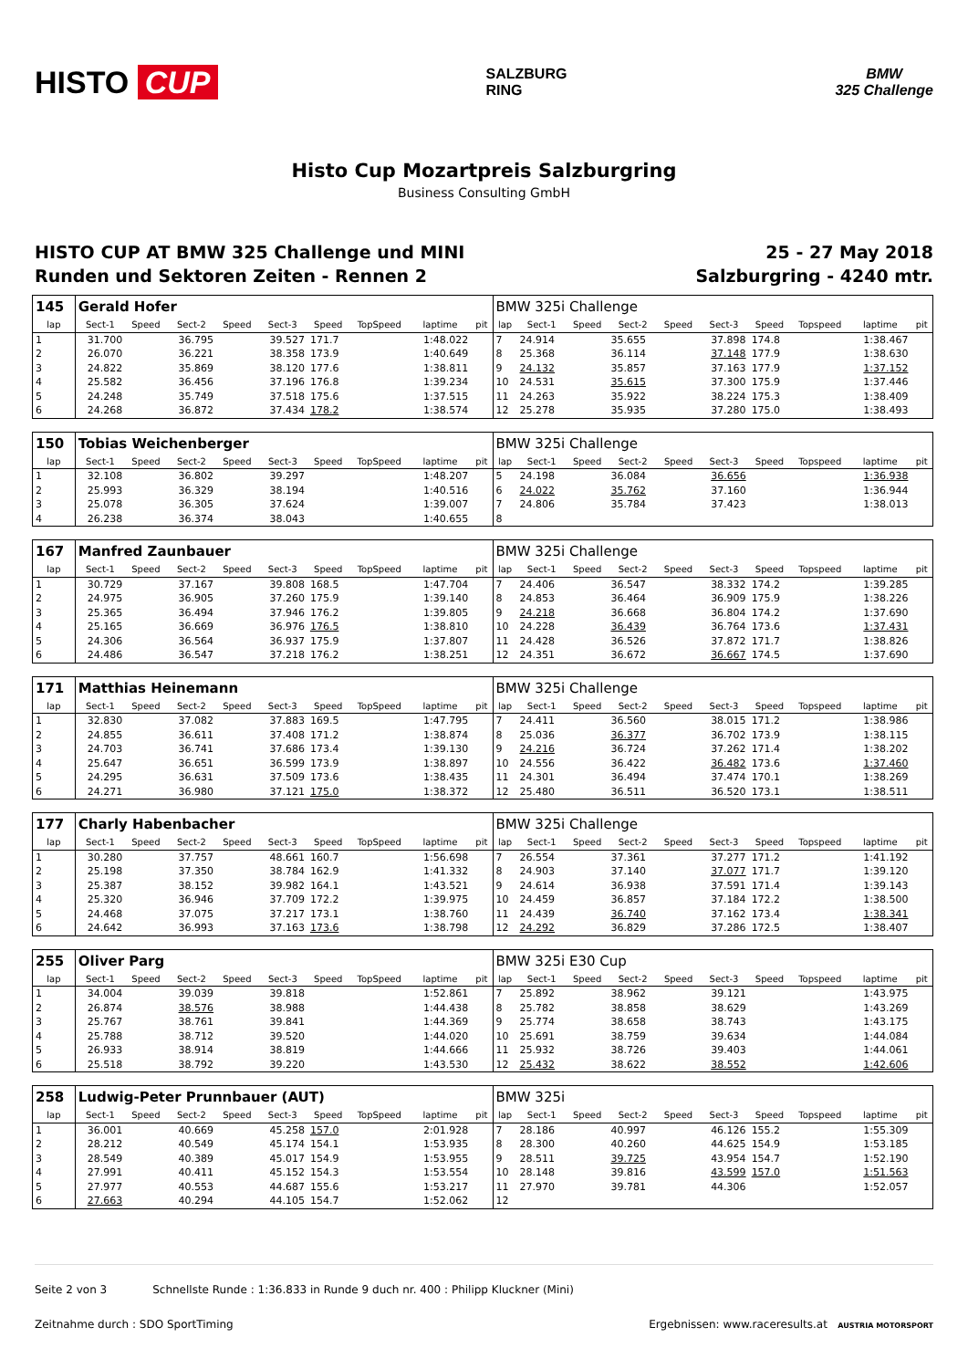HISTO CUP
SALZBURG
RING
BMW
325 Challenge
Histo Cup Mozartpreis Salzburgring
Business Consulting GmbH
HISTO CUP AT BMW 325 Challenge und MINI
Runden und Sektoren Zeiten - Rennen 2
25 - 27 May 2018
Salzburgring - 4240 mtr.
| 145 | Gerald Hofer | | | | | | | | | BMW 325i Challenge | | | | | | | | | |
| lap | Sect-1 | Speed | Sect-2 | Speed | Sect-3 | Speed | TopSpeed | laptime | pit | lap | Sect-1 | Speed | Sect-2 | Speed | Sect-3 | Speed | Topspeed | laptime | pit |
| 1 | 31.700 | | 36.795 | | 39.527 | 171.7 | | 1:48.022 | | 7 | 24.914 | | 35.655 | | 37.898 | 174.8 | | 1:38.467 | |
| 2 | 26.070 | | 36.221 | | 38.358 | 173.9 | | 1:40.649 | | 8 | 25.368 | | 36.114 | | 37.148 | 177.9 | | 1:38.630 | |
| 3 | 24.822 | | 35.869 | | 38.120 | 177.6 | | 1:38.811 | | 9 | 24.132 | | 35.857 | | 37.163 | 177.9 | | 1:37.152 | |
| 4 | 25.582 | | 36.456 | | 37.196 | 176.8 | | 1:39.234 | | 10 | 24.531 | | 35.615 | | 37.300 | 175.9 | | 1:37.446 | |
| 5 | 24.248 | | 35.749 | | 37.518 | 175.6 | | 1:37.515 | | 11 | 24.263 | | 35.922 | | 38.224 | 175.3 | | 1:38.409 | |
| 6 | 24.268 | | 36.872 | | 37.434 | 178.2 | | 1:38.574 | | 12 | 25.278 | | 35.935 | | 37.280 | 175.0 | | 1:38.493 | |
| 150 | Tobias Weichenberger | | | | | | | | | BMW 325i Challenge | | | | | | | | | |
| lap | Sect-1 | Speed | Sect-2 | Speed | Sect-3 | Speed | TopSpeed | laptime | pit | lap | Sect-1 | Speed | Sect-2 | Speed | Sect-3 | Speed | Topspeed | laptime | pit |
| 1 | 32.108 | | 36.802 | | 39.297 | | | 1:48.207 | | 5 | 24.198 | | 36.084 | | 36.656 | | | 1:36.938 | |
| 2 | 25.993 | | 36.329 | | 38.194 | | | 1:40.516 | | 6 | 24.022 | | 35.762 | | 37.160 | | | 1:36.944 | |
| 3 | 25.078 | | 36.305 | | 37.624 | | | 1:39.007 | | 7 | 24.806 | | 35.784 | | 37.423 | | | 1:38.013 | |
| 4 | 26.238 | | 36.374 | | 38.043 | | | 1:40.655 | | 8 | | | | | | | | | |
| 167 | Manfred Zaunbauer | | | | | | | | | BMW 325i Challenge | | | | | | | | | |
| lap | Sect-1 | Speed | Sect-2 | Speed | Sect-3 | Speed | TopSpeed | laptime | pit | lap | Sect-1 | Speed | Sect-2 | Speed | Sect-3 | Speed | Topspeed | laptime | pit |
| 1 | 30.729 | | 37.167 | | 39.808 | 168.5 | | 1:47.704 | | 7 | 24.406 | | 36.547 | | 38.332 | 174.2 | | 1:39.285 | |
| 2 | 24.975 | | 36.905 | | 37.260 | 175.9 | | 1:39.140 | | 8 | 24.853 | | 36.464 | | 36.909 | 175.9 | | 1:38.226 | |
| 3 | 25.365 | | 36.494 | | 37.946 | 176.2 | | 1:39.805 | | 9 | 24.218 | | 36.668 | | 36.804 | 174.2 | | 1:37.690 | |
| 4 | 25.165 | | 36.669 | | 36.976 | 176.5 | | 1:38.810 | | 10 | 24.228 | | 36.439 | | 36.764 | 173.6 | | 1:37.431 | |
| 5 | 24.306 | | 36.564 | | 36.937 | 175.9 | | 1:37.807 | | 11 | 24.428 | | 36.526 | | 37.872 | 171.7 | | 1:38.826 | |
| 6 | 24.486 | | 36.547 | | 37.218 | 176.2 | | 1:38.251 | | 12 | 24.351 | | 36.672 | | 36.667 | 174.5 | | 1:37.690 | |
| 171 | Matthias Heinemann | | | | | | | | | BMW 325i Challenge | | | | | | | | | |
| lap | Sect-1 | Speed | Sect-2 | Speed | Sect-3 | Speed | TopSpeed | laptime | pit | lap | Sect-1 | Speed | Sect-2 | Speed | Sect-3 | Speed | Topspeed | laptime | pit |
| 1 | 32.830 | | 37.082 | | 37.883 | 169.5 | | 1:47.795 | | 7 | 24.411 | | 36.560 | | 38.015 | 171.2 | | 1:38.986 | |
| 2 | 24.855 | | 36.611 | | 37.408 | 171.2 | | 1:38.874 | | 8 | 25.036 | | 36.377 | | 36.702 | 173.9 | | 1:38.115 | |
| 3 | 24.703 | | 36.741 | | 37.686 | 173.4 | | 1:39.130 | | 9 | 24.216 | | 36.724 | | 37.262 | 171.4 | | 1:38.202 | |
| 4 | 25.647 | | 36.651 | | 36.599 | 173.9 | | 1:38.897 | | 10 | 24.556 | | 36.422 | | 36.482 | 173.6 | | 1:37.460 | |
| 5 | 24.295 | | 36.631 | | 37.509 | 173.6 | | 1:38.435 | | 11 | 24.301 | | 36.494 | | 37.474 | 170.1 | | 1:38.269 | |
| 6 | 24.271 | | 36.980 | | 37.121 | 175.0 | | 1:38.372 | | 12 | 25.480 | | 36.511 | | 36.520 | 173.1 | | 1:38.511 | |
| 177 | Charly Habenbacher | | | | | | | | | BMW 325i Challenge | | | | | | | | | |
| lap | Sect-1 | Speed | Sect-2 | Speed | Sect-3 | Speed | TopSpeed | laptime | pit | lap | Sect-1 | Speed | Sect-2 | Speed | Sect-3 | Speed | Topspeed | laptime | pit |
| 1 | 30.280 | | 37.757 | | 48.661 | 160.7 | | 1:56.698 | | 7 | 26.554 | | 37.361 | | 37.277 | 171.2 | | 1:41.192 | |
| 2 | 25.198 | | 37.350 | | 38.784 | 162.9 | | 1:41.332 | | 8 | 24.903 | | 37.140 | | 37.077 | 171.7 | | 1:39.120 | |
| 3 | 25.387 | | 38.152 | | 39.982 | 164.1 | | 1:43.521 | | 9 | 24.614 | | 36.938 | | 37.591 | 171.4 | | 1:39.143 | |
| 4 | 25.320 | | 36.946 | | 37.709 | 172.2 | | 1:39.975 | | 10 | 24.459 | | 36.857 | | 37.184 | 172.2 | | 1:38.500 | |
| 5 | 24.468 | | 37.075 | | 37.217 | 173.1 | | 1:38.760 | | 11 | 24.439 | | 36.740 | | 37.162 | 173.4 | | 1:38.341 | |
| 6 | 24.642 | | 36.993 | | 37.163 | 173.6 | | 1:38.798 | | 12 | 24.292 | | 36.829 | | 37.286 | 172.5 | | 1:38.407 | |
| 255 | Oliver Parg | | | | | | | | | BMW 325i E30 Cup | | | | | | | | | |
| lap | Sect-1 | Speed | Sect-2 | Speed | Sect-3 | Speed | TopSpeed | laptime | pit | lap | Sect-1 | Speed | Sect-2 | Speed | Sect-3 | Speed | Topspeed | laptime | pit |
| 1 | 34.004 | | 39.039 | | 39.818 | | | 1:52.861 | | 7 | 25.892 | | 38.962 | | 39.121 | | | 1:43.975 | |
| 2 | 26.874 | | 38.576 | | 38.988 | | | 1:44.438 | | 8 | 25.782 | | 38.858 | | 38.629 | | | 1:43.269 | |
| 3 | 25.767 | | 38.761 | | 39.841 | | | 1:44.369 | | 9 | 25.774 | | 38.658 | | 38.743 | | | 1:43.175 | |
| 4 | 25.788 | | 38.712 | | 39.520 | | | 1:44.020 | | 10 | 25.691 | | 38.759 | | 39.634 | | | 1:44.084 | |
| 5 | 26.933 | | 38.914 | | 38.819 | | | 1:44.666 | | 11 | 25.932 | | 38.726 | | 39.403 | | | 1:44.061 | |
| 6 | 25.518 | | 38.792 | | 39.220 | | | 1:43.530 | | 12 | 25.432 | | 38.622 | | 38.552 | | | 1:42.606 | |
| 258 | Ludwig-Peter Prunnbauer (AUT) | | | | | | | | | BMW 325i | | | | | | | | | |
| lap | Sect-1 | Speed | Sect-2 | Speed | Sect-3 | Speed | TopSpeed | laptime | pit | lap | Sect-1 | Speed | Sect-2 | Speed | Sect-3 | Speed | Topspeed | laptime | pit |
| 1 | 36.001 | | 40.669 | | 45.258 | 157.0 | | 2:01.928 | | 7 | 28.186 | | 40.997 | | 46.126 | 155.2 | | 1:55.309 | |
| 2 | 28.212 | | 40.549 | | 45.174 | 154.1 | | 1:53.935 | | 8 | 28.300 | | 40.260 | | 44.625 | 154.9 | | 1:53.185 | |
| 3 | 28.549 | | 40.389 | | 45.017 | 154.9 | | 1:53.955 | | 9 | 28.511 | | 39.725 | | 43.954 | 154.7 | | 1:52.190 | |
| 4 | 27.991 | | 40.411 | | 45.152 | 154.3 | | 1:53.554 | | 10 | 28.148 | | 39.816 | | 43.599 | 157.0 | | 1:51.563 | |
| 5 | 27.977 | | 40.553 | | 44.687 | 155.6 | | 1:53.217 | | 11 | 27.970 | | 39.781 | | 44.306 | | | 1:52.057 | |
| 6 | 27.663 | | 40.294 | | 44.105 | 154.7 | | 1:52.062 | | 12 | | | | | | | | | |
Seite 2 von 3 Schnellste Runde : 1:36.833 in Runde 9 duch nr. 400 : Philipp Kluckner (Mini)
Zeitnahme durch : SDO SportTiming Ergebnissen: www.raceresults.at AUSTRIA MOTORSPORT